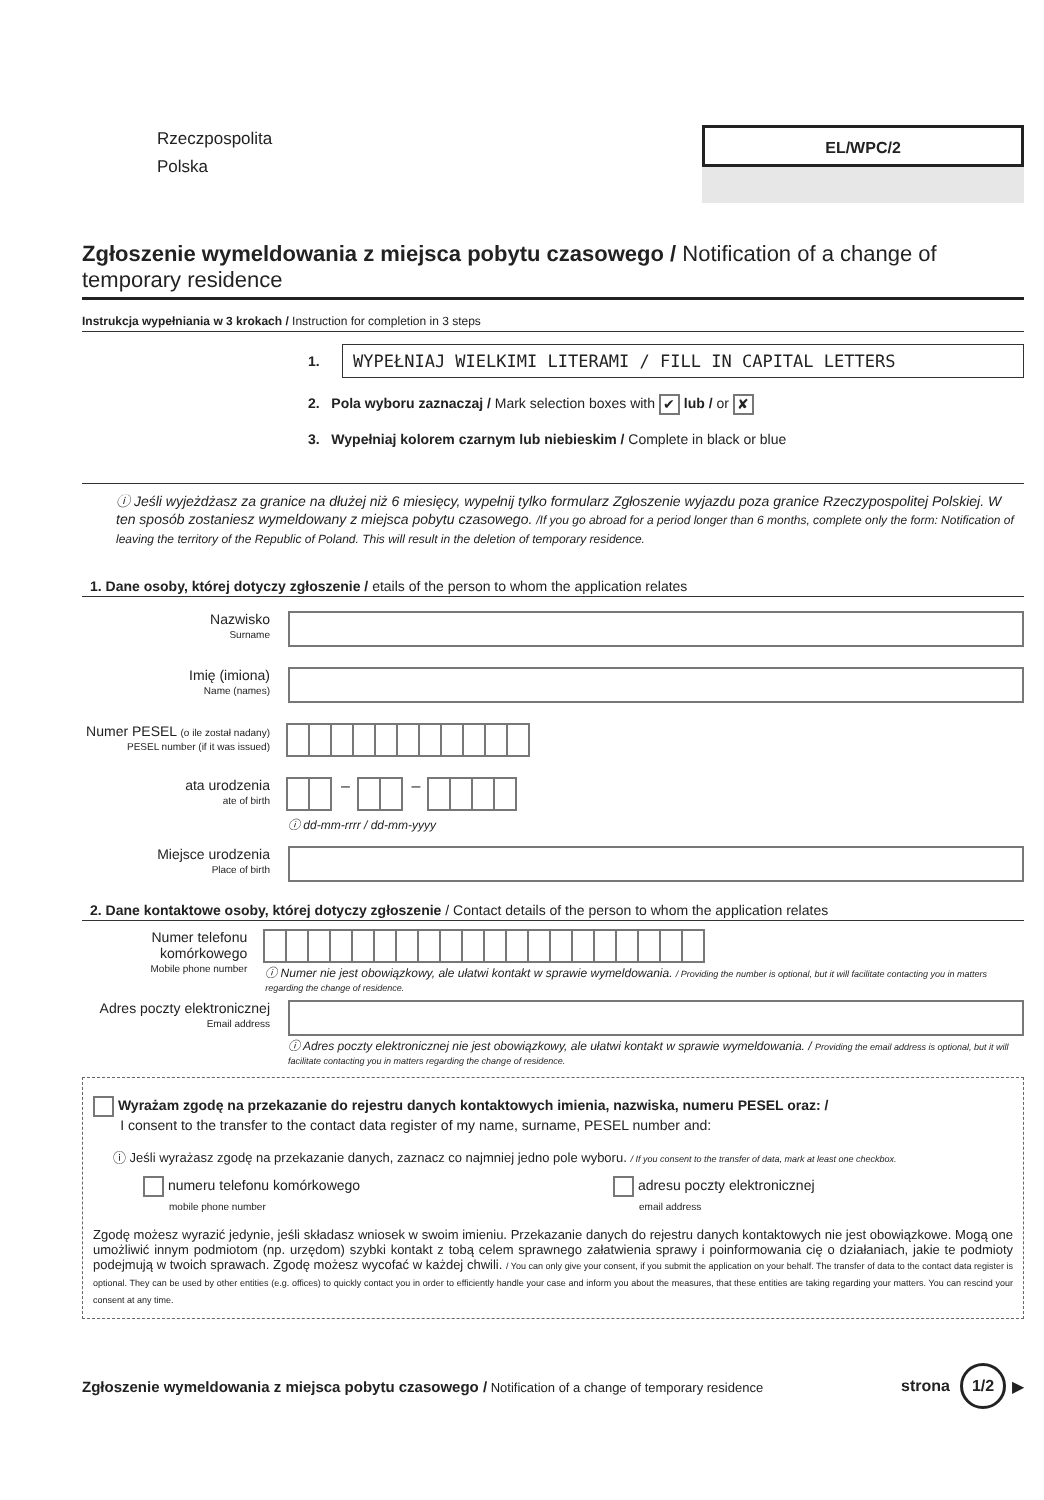Rzeczpospolita
Polska
EL/WPC/2
Zgłoszenie wymeldowania z miejsca pobytu czasowego / Notification of a change of temporary residence
Instrukcja wypełniania w 3 krokach / Instruction for completion in 3 steps
1.
WYPEŁNIAJ WIELKIMI LITERAMI / FILL IN CAPITAL LETTERS
2. Pola wyboru zaznaczaj / Mark selection boxes with ✔ lub / or ✘
3. Wypełniaj kolorem czarnym lub niebieskim / Complete in black or blue
ⓘ Jeśli wyjeżdżasz za granice na dłużej niż 6 miesięcy, wypełnij tylko formularz Zgłoszenie wyjazdu poza granice Rzeczypospolitej Polskiej. W ten sposób zostaniesz wymeldowany z miejsca pobytu czasowego. /If you go abroad for a period longer than 6 months, complete only the form: Notification of leaving the territory of the Republic of Poland. This will result in the deletion of temporary residence.
1. Dane osoby, której dotyczy zgłoszenie / etails of the person to whom the application relates
Nazwisko
Surname
Imię (imiona)
Name (names)
Numer PESEL (o ile został nadany)
PESEL number (if it was issued)
ata urodzenia
ate of birth
– –
ⓘ dd-mm-rrrr / dd-mm-yyyy
Miejsce urodzenia
Place of birth
2. Dane kontaktowe osoby, której dotyczy zgłoszenie / Contact details of the person to whom the application relates
Numer telefonu komórkowego
Mobile phone number
ⓘ Numer nie jest obowiązkowy, ale ułatwi kontakt w sprawie wymeldowania. / Providing the number is optional, but it will facilitate contacting you in matters regarding the change of residence.
Adres poczty elektronicznej
Email address
ⓘ Adres poczty elektronicznej nie jest obowiązkowy, ale ułatwi kontakt w sprawie wymeldowania. / Providing the email address is optional, but it will facilitate contacting you in matters regarding the change of residence.
Wyrażam zgodę na przekazanie do rejestru danych kontaktowych imienia, nazwiska, numeru PESEL oraz: /
I consent to the transfer to the contact data register of my name, surname, PESEL number and:
ⓘ Jeśli wyrażasz zgodę na przekazanie danych, zaznacz co najmniej jedno pole wyboru. / If you consent to the transfer of data, mark at least one checkbox.
numeru telefonu komórkowego
mobile phone number
adresu poczty elektronicznej
email address
Zgodę możesz wyrazić jedynie, jeśli składasz wniosek w swoim imieniu. Przekazanie danych do rejestru danych kontaktowych nie jest obowiązkowe. Mogą one umożliwić innym podmiotom (np. urzędom) szybki kontakt z tobą celem sprawnego załatwienia sprawy i poinformowania cię o działaniach, jakie te podmioty podejmują w twoich sprawach. Zgodę możesz wycofać w każdej chwili. / You can only give your consent, if you submit the application on your behalf. The transfer of data to the contact data register is optional. They can be used by other entities (e.g. offices) to quickly contact you in order to efficiently handle your case and inform you about the measures, that these entities are taking regarding your matters. You can rescind your consent at any time.
Zgłoszenie wymeldowania z miejsca pobytu czasowego / Notification of a change of temporary residence
strona
1/2
▶